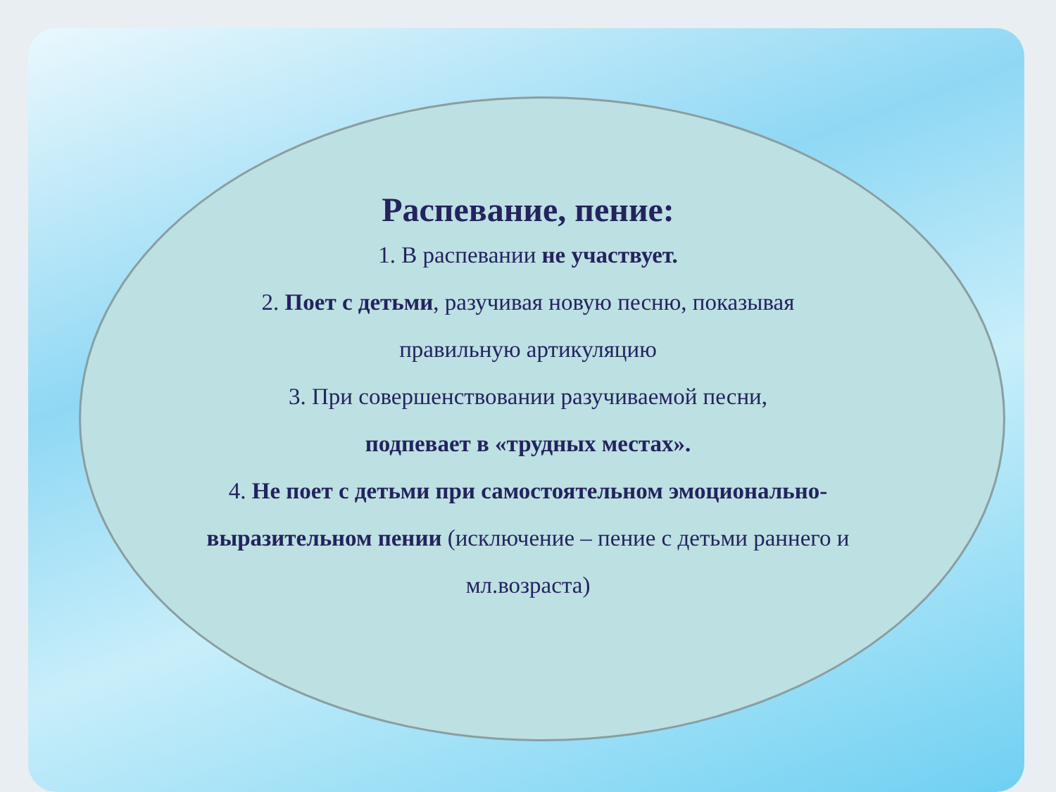Распевание, пение:
1. В распевании не участвует.
2. Поет с детьми, разучивая новую песню, показывая
правильную артикуляцию
3. При совершенствовании разучиваемой песни,
подпевает в «трудных местах».
4. Не поет с детьми при самостоятельном эмоционально-
выразительном пении (исключение – пение с детьми раннего и
мл.возраста)